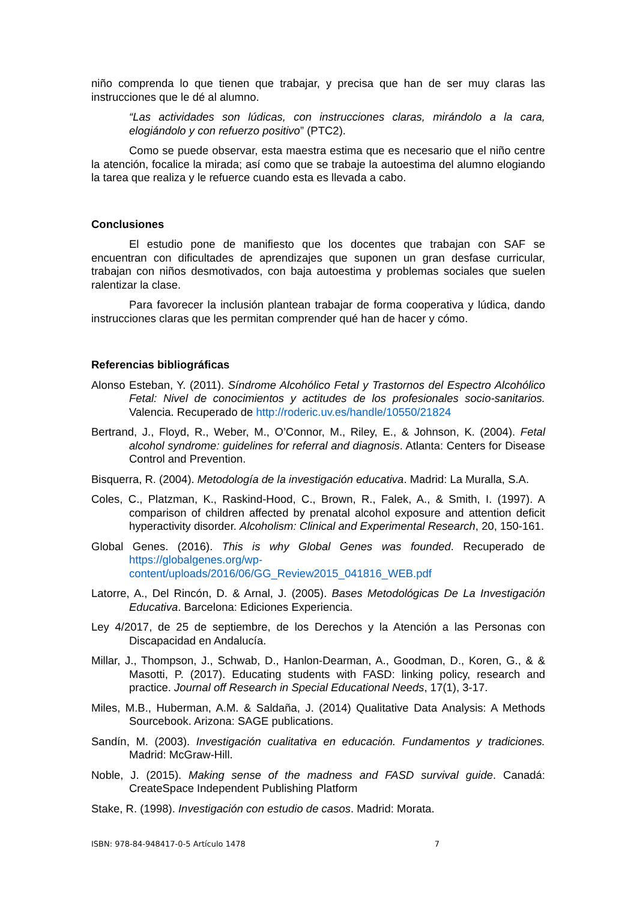niño comprenda lo que tienen que trabajar, y precisa que han de ser muy claras las instrucciones que le dé al alumno.
“Las actividades son lúdicas, con instrucciones claras, mirándolo a la cara, elogiándolo y con refuerzo positivo” (PTC2).
Como se puede observar, esta maestra estima que es necesario que el niño centre la atención, focalice la mirada; así como que se trabaje la autoestima del alumno elogiando la tarea que realiza y le refuerce cuando esta es llevada a cabo.
Conclusiones
El estudio pone de manifiesto que los docentes que trabajan con SAF se encuentran con dificultades de aprendizajes que suponen un gran desfase curricular, trabajan con niños desmotivados, con baja autoestima y problemas sociales que suelen ralentizar la clase.
Para favorecer la inclusión plantean trabajar de forma cooperativa y lúdica, dando instrucciones claras que les permitan comprender qué han de hacer y cómo.
Referencias bibliográficas
Alonso Esteban, Y. (2011). Síndrome Alcohólico Fetal y Trastornos del Espectro Alcohólico Fetal: Nivel de conocimientos y actitudes de los profesionales socio-sanitarios. Valencia. Recuperado de http://roderic.uv.es/handle/10550/21824
Bertrand, J., Floyd, R., Weber, M., O’Connor, M., Riley, E., & Johnson, K. (2004). Fetal alcohol syndrome: guidelines for referral and diagnosis. Atlanta: Centers for Disease Control and Prevention.
Bisquerra, R. (2004). Metodología de la investigación educativa. Madrid: La Muralla, S.A.
Coles, C., Platzman, K., Raskind-Hood, C., Brown, R., Falek, A., & Smith, I. (1997). A comparison of children affected by prenatal alcohol exposure and attention deficit hyperactivity disorder. Alcoholism: Clinical and Experimental Research, 20, 150-161.
Global Genes. (2016). This is why Global Genes was founded. Recuperado de https://globalgenes.org/wp-content/uploads/2016/06/GG_Review2015_041816_WEB.pdf
Latorre, A., Del Rincón, D. & Arnal, J. (2005). Bases Metodológicas De La Investigación Educativa. Barcelona: Ediciones Experiencia.
Ley 4/2017, de 25 de septiembre, de los Derechos y la Atención a las Personas con Discapacidad en Andalucía.
Millar, J., Thompson, J., Schwab, D., Hanlon-Dearman, A., Goodman, D., Koren, G., & & Masotti, P. (2017). Educating students with FASD: linking policy, research and practice. Journal off Research in Special Educational Needs, 17(1), 3-17.
Miles, M.B., Huberman, A.M. & Saldaña, J. (2014) Qualitative Data Analysis: A Methods Sourcebook. Arizona: SAGE publications.
Sandín, M. (2003). Investigación cualitativa en educación. Fundamentos y tradiciones. Madrid: McGraw-Hill.
Noble, J. (2015). Making sense of the madness and FASD survival guide. Canadá: CreateSpace Independent Publishing Platform
Stake, R. (1998). Investigación con estudio de casos. Madrid: Morata.
ISBN: 978-84-948417-0-5 Artículo 1478 7